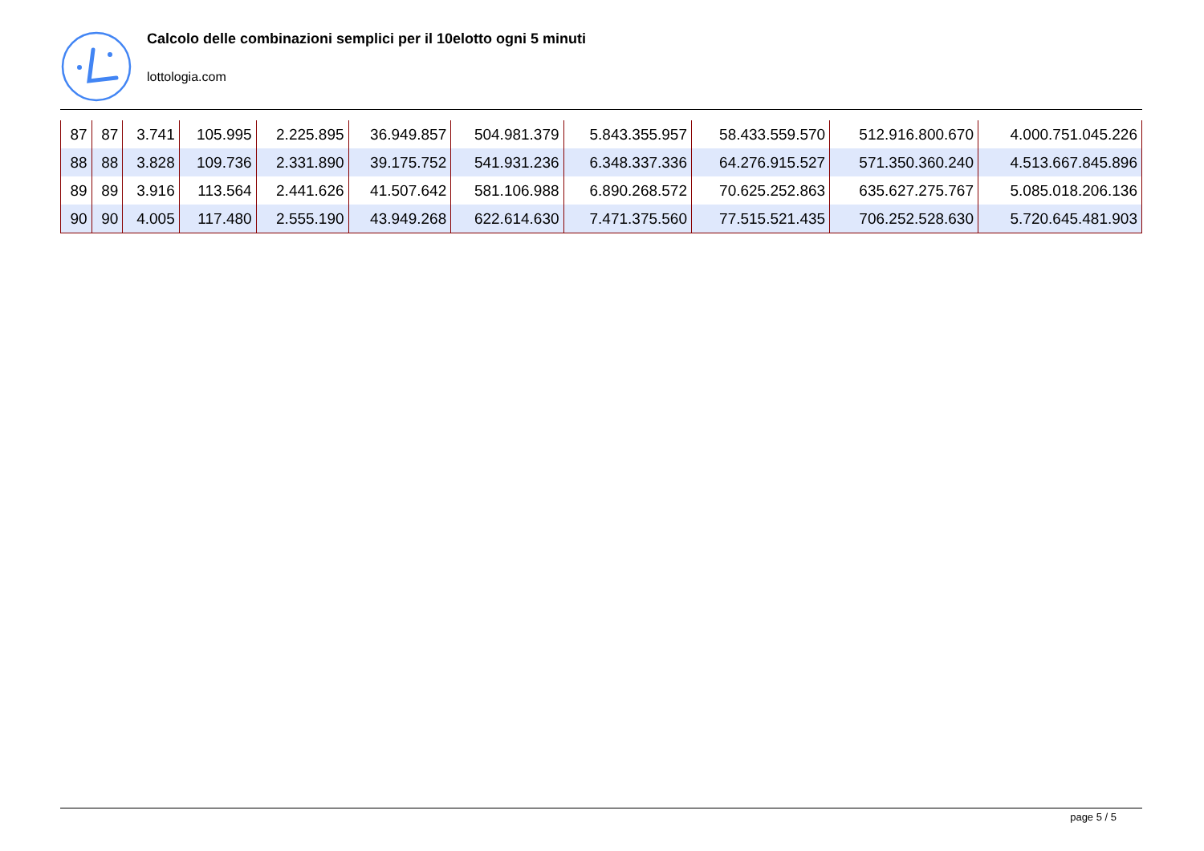Calcolo delle combinazioni semplici per il 10elotto ogni 5 minuti
lottologia.com
| 87 | 87 | 3.741 | 105.995 | 2.225.895 | 36.949.857 | 504.981.379 | 5.843.355.957 | 58.433.559.570 | 512.916.800.670 | 4.000.751.045.226 |
| 88 | 88 | 3.828 | 109.736 | 2.331.890 | 39.175.752 | 541.931.236 | 6.348.337.336 | 64.276.915.527 | 571.350.360.240 | 4.513.667.845.896 |
| 89 | 89 | 3.916 | 113.564 | 2.441.626 | 41.507.642 | 581.106.988 | 6.890.268.572 | 70.625.252.863 | 635.627.275.767 | 5.085.018.206.136 |
| 90 | 90 | 4.005 | 117.480 | 2.555.190 | 43.949.268 | 622.614.630 | 7.471.375.560 | 77.515.521.435 | 706.252.528.630 | 5.720.645.481.903 |
page 5 / 5